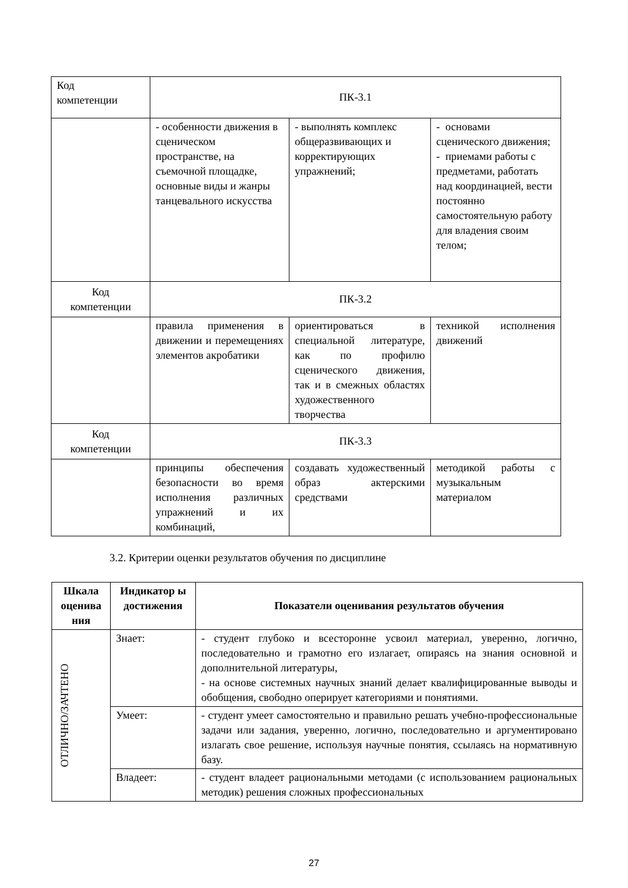| Код компетенции | ПК-3.1 | | |
| | - особенности движения в сценическом пространстве, на съемочной площадке, основные виды и жанры танцевального искусства | - выполнять комплекс общеразвивающих и корректирующих упражнений; | - основами сценического движения; - приемами работы с предметами, работать над координацией, вести постоянно самостоятельную работу для владения своим телом; |
| Код компетенции | ПК-3.2 | | |
| | правила применения в движении и перемещениях элементов акробатики | ориентироваться в специальной литературе, как по профилю сценического движения, так и в смежных областях художественного творчества | техникой исполнения движений |
| Код компетенции | ПК-3.3 | | |
| | принципы обеспечения безопасности во время исполнения различных упражнений и их комбинаций, | создавать художественный образ актерскими средствами | методикой работы с музыкальным материалом |
3.2. Критерии оценки результатов обучения по дисциплине
| Шкала оценива ния | Индикатор ы достижения | Показатели оценивания результатов обучения |
| --- | --- | --- |
| ОТЛИЧНО/ЗАЧТЕНО | Знает: | - студент глубоко и всесторонне усвоил материал, уверенно, логично, последовательно и грамотно его излагает, опираясь на знания основной и дополнительной литературы, - на основе системных научных знаний делает квалифицированные выводы и обобщения, свободно оперирует категориями и понятиями. |
| | Умеет: | - студент умеет самостоятельно и правильно решать учебно-профессиональные задачи или задания, уверенно, логично, последовательно и аргументировано излагать свое решение, используя научные понятия, ссылаясь на нормативную базу. |
| | Владеет: | - студент владеет рациональными методами (с использованием рациональных методик) решения сложных профессиональных |
27